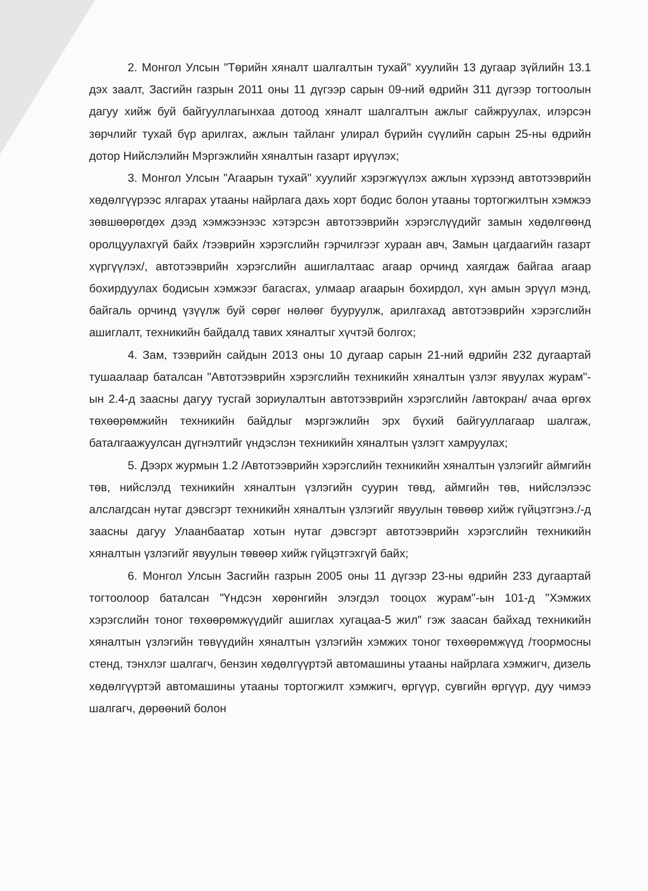2. Монгол Улсын "Төрийн хяналт шалгалтын тухай" хуулийн 13 дугаар зүйлийн 13.1 дэх заалт, Засгийн газрын 2011 оны 11 дүгээр сарын 09-ний өдрийн 311 дүгээр тогтоолын дагуу хийж буй байгууллагынхаа дотоод хяналт шалгалтын ажлыг сайжруулах, илэрсэн зөрчлийг тухай бүр арилгах, ажлын тайланг улирал бүрийн сүүлийн сарын 25-ны өдрийн дотор Нийслэлийн Мэргэжлийн хяналтын газарт ирүүлэх;
3. Монгол Улсын "Агаарын тухай" хуулийг хэрэгжүүлэх ажлын хүрээнд автотээврийн хөдөлгүүрээс ялгарах утааны найрлага дахь хорт бодис болон утааны тортогжилтын хэмжээ зөвшөөрөгдөх дээд хэмжээнээс хэтэрсэн автотээврийн хэрэгслүүдийг замын хөдөлгөөнд оролцуулахгүй байх /тээврийн хэрэгслийн гэрчилгээг хураан авч, Замын цагдаагийн газарт хүргүүлэх/, автотээврийн хэрэгслийн ашиглалтаас агаар орчинд хаягдаж байгаа агаар бохирдуулах бодисын хэмжээг багасгах, улмаар агаарын бохирдол, хүн амын эрүүл мэнд, байгаль орчинд үзүүлж буй сөрөг нөлөөг бууруулж, арилгахад автотээврийн хэрэгслийн ашиглалт, техникийн байдалд тавих хяналтыг хүчтэй болгох;
4. Зам, тээврийн сайдын 2013 оны 10 дугаар сарын 21-ний өдрийн 232 дугаартай тушаалаар баталсан "Автотээврийн хэрэгслийн техникийн хяналтын үзлэг явуулах журам"-ын 2.4-д заасны дагуу тусгай зориулалтын автотээврийн хэрэгслийн /автокран/ ачаа өргөх төхөөрөмжийн техникийн байдлыг мэргэжлийн эрх бүхий байгууллагаар шалгаж, баталгаажуулсан дүгнэлтийг үндэслэн техникийн хяналтын үзлэгт хамруулах;
5. Дээрх журмын 1.2 /Автотээврийн хэрэгслийн техникийн хяналтын үзлэгийг аймгийн төв, нийслэлд техникийн хяналтын үзлэгийн суурин төвд, аймгийн төв, нийслэлээс алслагдсан нутаг дэвсгэрт техникийн хяналтын үзлэгийг явуулын төвөөр хийж гүйцэтгэнэ./-д заасны дагуу Улаанбаатар хотын нутаг дэвсгэрт автотээврийн хэрэгслийн техникийн хяналтын үзлэгийг явуулын төвөөр хийж гүйцэтгэхгүй байх;
6. Монгол Улсын Засгийн газрын 2005 оны 11 дүгээр 23-ны өдрийн 233 дугаартай тогтоолоор баталсан "Үндсэн хөрөнгийн элэгдэл тооцох журам"-ын 101-д "Хэмжих хэрэгслийн тоног төхөөрөмжүүдийг ашиглах хугацаа-5 жил" гэж заасан байхад техникийн хяналтын үзлэгийн төвүүдийн хяналтын үзлэгийн хэмжих тоног төхөөрөмжүүд /тоормосны стенд, тэнхлэг шалгагч, бензин хөдөлгүүртэй автомашины утааны найрлага хэмжигч, дизель хөдөлгүүртэй автомашины утааны тортогжилт хэмжигч, өргүүр, сувгийн өргүүр, дуу чимээ шалгагч, дөрөөний болон